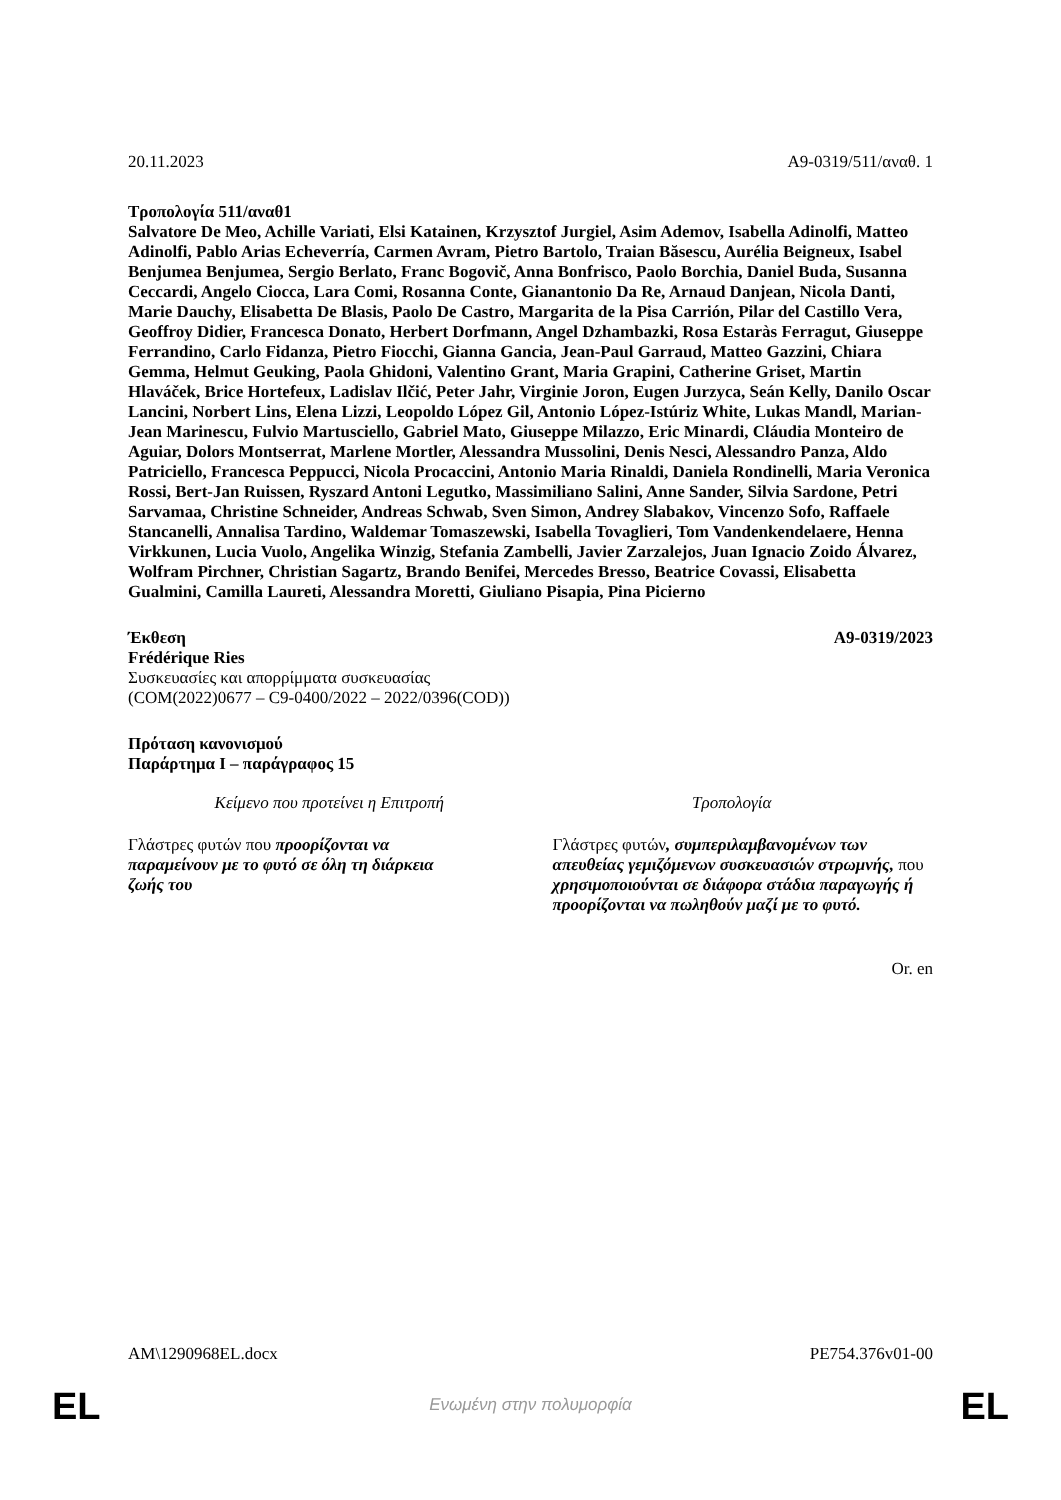20.11.2023 A9-0319/511/αναθ. 1
Τροπολογία 511/αναθ1
Salvatore De Meo, Achille Variati, Elsi Katainen, Krzysztof Jurgiel, Asim Ademov, Isabella Adinolfi, Matteo Adinolfi, Pablo Arias Echeverría, Carmen Avram, Pietro Bartolo, Traian Băsescu, Aurélia Beigneux, Isabel Benjumea Benjumea, Sergio Berlato, Franc Bogovič, Anna Bonfrisco, Paolo Borchia, Daniel Buda, Susanna Ceccardi, Angelo Ciocca, Lara Comi, Rosanna Conte, Gianantonio Da Re, Arnaud Danjean, Nicola Danti, Marie Dauchy, Elisabetta De Blasis, Paolo De Castro, Margarita de la Pisa Carrión, Pilar del Castillo Vera, Geoffroy Didier, Francesca Donato, Herbert Dorfmann, Angel Dzhambazki, Rosa Estaràs Ferragut, Giuseppe Ferrandino, Carlo Fidanza, Pietro Fiocchi, Gianna Gancia, Jean-Paul Garraud, Matteo Gazzini, Chiara Gemma, Helmut Geuking, Paola Ghidoni, Valentino Grant, Maria Grapini, Catherine Griset, Martin Hlaváček, Brice Hortefeux, Ladislav Ilčić, Peter Jahr, Virginie Joron, Eugen Jurzyca, Seán Kelly, Danilo Oscar Lancini, Norbert Lins, Elena Lizzi, Leopoldo López Gil, Antonio López-Istúriz White, Lukas Mandl, Marian-Jean Marinescu, Fulvio Martusciello, Gabriel Mato, Giuseppe Milazzo, Eric Minardi, Cláudia Monteiro de Aguiar, Dolors Montserrat, Marlene Mortler, Alessandra Mussolini, Denis Nesci, Alessandro Panza, Aldo Patriciello, Francesca Peppucci, Nicola Procaccini, Antonio Maria Rinaldi, Daniela Rondinelli, Maria Veronica Rossi, Bert-Jan Ruissen, Ryszard Antoni Legutko, Massimiliano Salini, Anne Sander, Silvia Sardone, Petri Sarvamaa, Christine Schneider, Andreas Schwab, Sven Simon, Andrey Slabakov, Vincenzo Sofo, Raffaele Stancanelli, Annalisa Tardino, Waldemar Tomaszewski, Isabella Tovaglieri, Tom Vandenkendelaere, Henna Virkkunen, Lucia Vuolo, Angelika Winzig, Stefania Zambelli, Javier Zarzalejos, Juan Ignacio Zoido Álvarez, Wolfram Pirchner, Christian Sagartz, Brando Benifei, Mercedes Bresso, Beatrice Covassi, Elisabetta Gualmini, Camilla Laureti, Alessandra Moretti, Giuliano Pisapia, Pina Picierno
Έκθεση A9-0319/2023
Frédérique Ries
Συσκευασίες και απορρίμματα συσκευασίας
(COM(2022)0677 – C9-0400/2022 – 2022/0396(COD))
Πρόταση κανονισμού
Παράρτημα I – παράγραφος 15
| Κείμενο που προτείνει η Επιτροπή | Τροπολογία |
| --- | --- |
| Γλάστρες φυτών που προορίζονται να παραμείνουν με το φυτό σε όλη τη διάρκεια ζωής του | Γλάστρες φυτών , συμπεριλαμβανομένων των απευθείας γεμιζόμενων συσκευασιών στρωμνής, που χρησιμοποιούνται σε διάφορα στάδια παραγωγής ή προορίζονται να πωληθούν μαζί με το φυτό. |
Or. en
AM\1290968EL.docx PE754.376v01-00
EL
Ενωμένη στην πολυμορφία EL